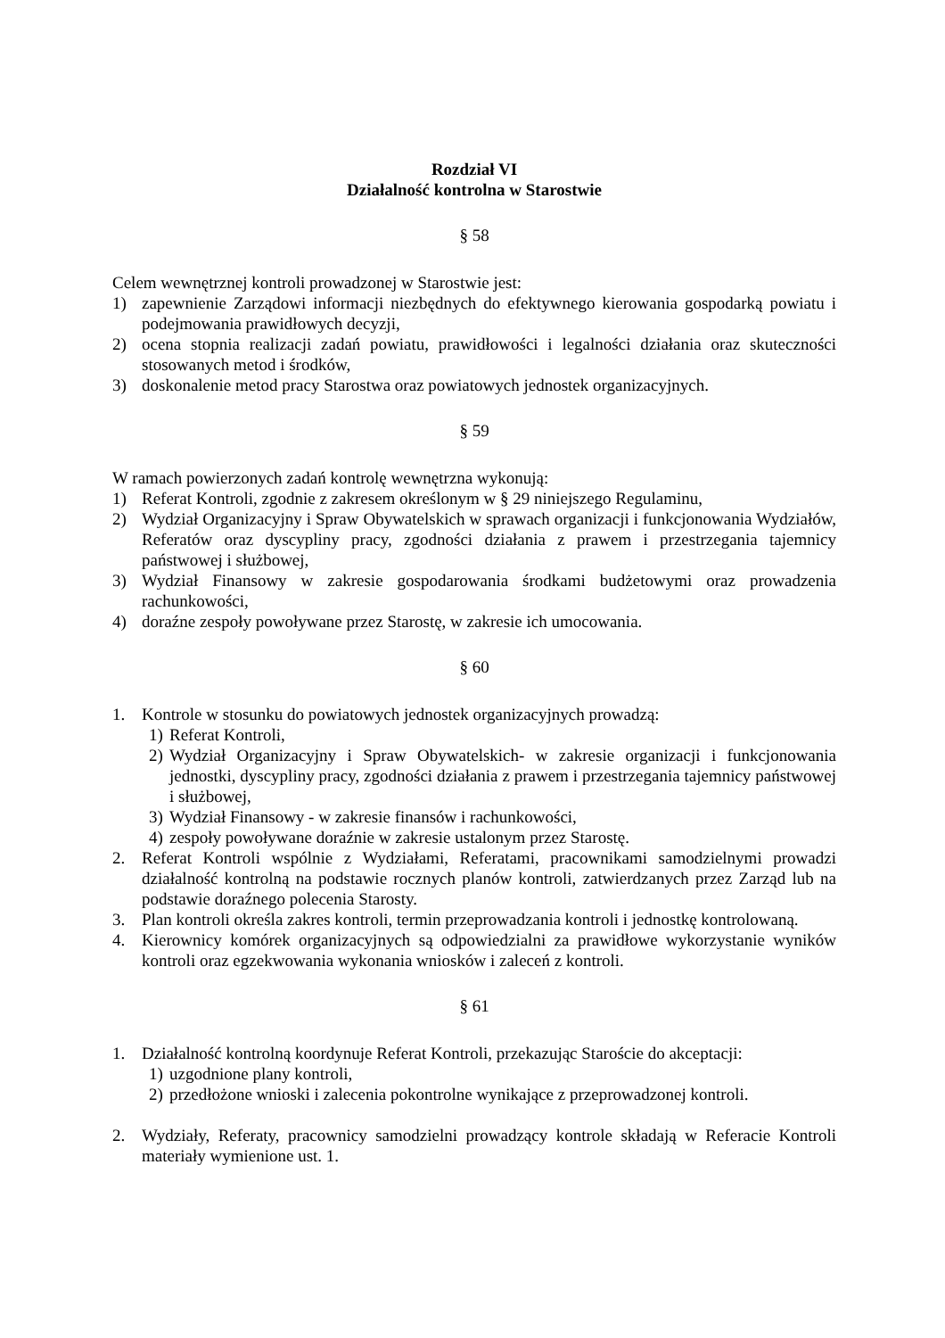Rozdział VI
Działalność kontrolna w Starostwie
§ 58
Celem wewnętrznej kontroli prowadzonej w Starostwie jest:
1) zapewnienie Zarządowi informacji niezbędnych do efektywnego kierowania gospodarką powiatu i podejmowania prawidłowych decyzji,
2) ocena stopnia realizacji zadań powiatu, prawidłowości i legalności działania oraz skuteczności stosowanych metod i środków,
3) doskonalenie metod pracy Starostwa oraz powiatowych jednostek organizacyjnych.
§ 59
W ramach powierzonych zadań kontrolę wewnętrzna wykonują:
1) Referat Kontroli, zgodnie z zakresem określonym w § 29 niniejszego Regulaminu,
2) Wydział Organizacyjny i Spraw Obywatelskich w sprawach organizacji i funkcjonowania Wydziałów, Referatów oraz dyscypliny pracy, zgodności działania z prawem i przestrzegania tajemnicy państwowej i służbowej,
3) Wydział Finansowy w zakresie gospodarowania środkami budżetowymi oraz prowadzenia rachunkowości,
4) doraźne zespoły powoływane przez Starostę, w zakresie ich umocowania.
§ 60
1. Kontrole w stosunku do powiatowych jednostek organizacyjnych prowadzą:
1) Referat Kontroli,
2) Wydział Organizacyjny i Spraw Obywatelskich- w zakresie organizacji i funkcjonowania jednostki, dyscypliny pracy, zgodności działania z prawem i przestrzegania tajemnicy państwowej i służbowej,
3) Wydział Finansowy - w zakresie finansów i rachunkowości,
4) zespoły powoływane doraźnie w zakresie ustalonym przez Starostę.
2. Referat Kontroli wspólnie z Wydziałami, Referatami, pracownikami samodzielnymi prowadzi działalność kontrolną na podstawie rocznych planów kontroli, zatwierdzanych przez Zarząd lub na podstawie doraźnego polecenia Starosty.
3. Plan kontroli określa zakres kontroli, termin przeprowadzania kontroli i jednostkę kontrolowaną.
4. Kierownicy komórek organizacyjnych są odpowiedzialni za prawidłowe wykorzystanie wyników kontroli oraz egzekwowania wykonania wniosków i zaleceń z kontroli.
§ 61
1. Działalność kontrolną koordynuje Referat Kontroli, przekazując Staroście do akceptacji:
1) uzgodnione plany kontroli,
2) przedłożone wnioski i zalecenia pokontrolne wynikające z przeprowadzonej kontroli.
2. Wydziały, Referaty, pracownicy samodzielni prowadzący kontrole składają w Referacie Kontroli materiały wymienione ust. 1.